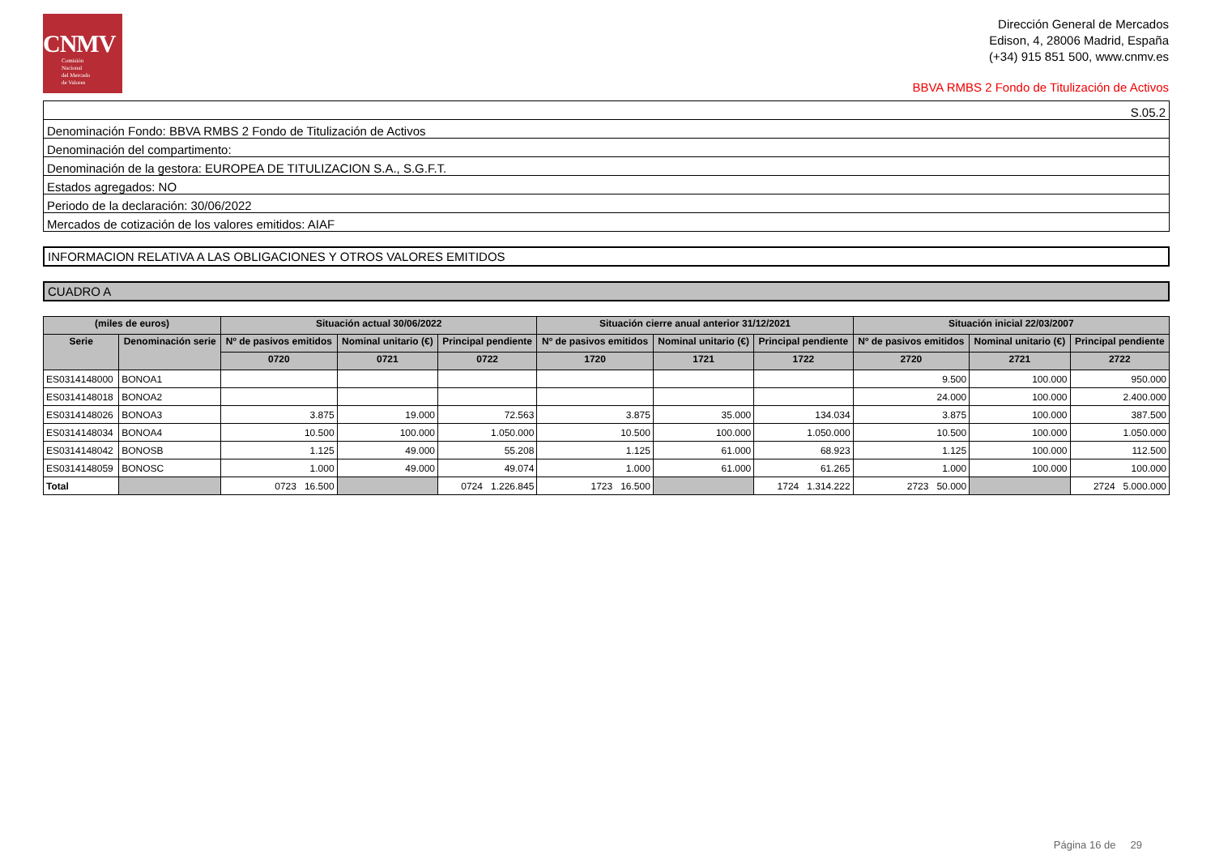CNMV
Comisión
Nacional
del Mercado
de Valores
Dirección General de Mercados
Edison, 4, 28006 Madrid, España
(+34) 915 851 500, www.cnmv.es
BBVA RMBS 2 Fondo de Titulización de Activos
| S.05.2 |
| Denominación Fondo: BBVA RMBS 2 Fondo de Titulización de Activos |
| Denominación del compartimento: |
| Denominación de la gestora: EUROPEA DE TITULIZACION S.A., S.G.F.T. |
| Estados agregados: NO |
| Periodo de la declaración: 30/06/2022 |
| Mercados de cotización de los valores emitidos: AIAF |
INFORMACION RELATIVA A LAS OBLIGACIONES Y OTROS VALORES EMITIDOS
CUADRO A
| (miles de euros) | | Situación actual 30/06/2022 | | | Situación cierre anual anterior 31/12/2021 | | | Situación inicial 22/03/2007 | | |
| --- | --- | --- | --- | --- | --- | --- | --- | --- | --- | --- |
| Serie | Denominación serie | Nº de pasivos emitidos | Nominal unitario (€) | Principal pendiente | Nº de pasivos emitidos | Nominal unitario (€) | Principal pendiente | Nº de pasivos emitidos | Nominal unitario (€) | Principal pendiente |
| | | 0720 | 0721 | 0722 | 1720 | 1721 | 1722 | 2720 | 2721 | 2722 |
| ES0314148000 | BONOA1 | | | | | | | 9.500 | 100.000 | 950.000 |
| ES0314148018 | BONOA2 | | | | | | | 24.000 | 100.000 | 2.400.000 |
| ES0314148026 | BONOA3 | 3.875 | 19.000 | 72.563 | 3.875 | 35.000 | 134.034 | 3.875 | 100.000 | 387.500 |
| ES0314148034 | BONOA4 | 10.500 | 100.000 | 1.050.000 | 10.500 | 100.000 | 1.050.000 | 10.500 | 100.000 | 1.050.000 |
| ES0314148042 | BONOSB | 1.125 | 49.000 | 55.208 | 1.125 | 61.000 | 68.923 | 1.125 | 100.000 | 112.500 |
| ES0314148059 | BONOSC | 1.000 | 49.000 | 49.074 | 1.000 | 61.000 | 61.265 | 1.000 | 100.000 | 100.000 |
| Total | | 0723 16.500 | | 0724 1.226.845 | 1723 16.500 | | 1724 1.314.222 | 2723 50.000 | | 2724 5.000.000 |
Página 16 de 29